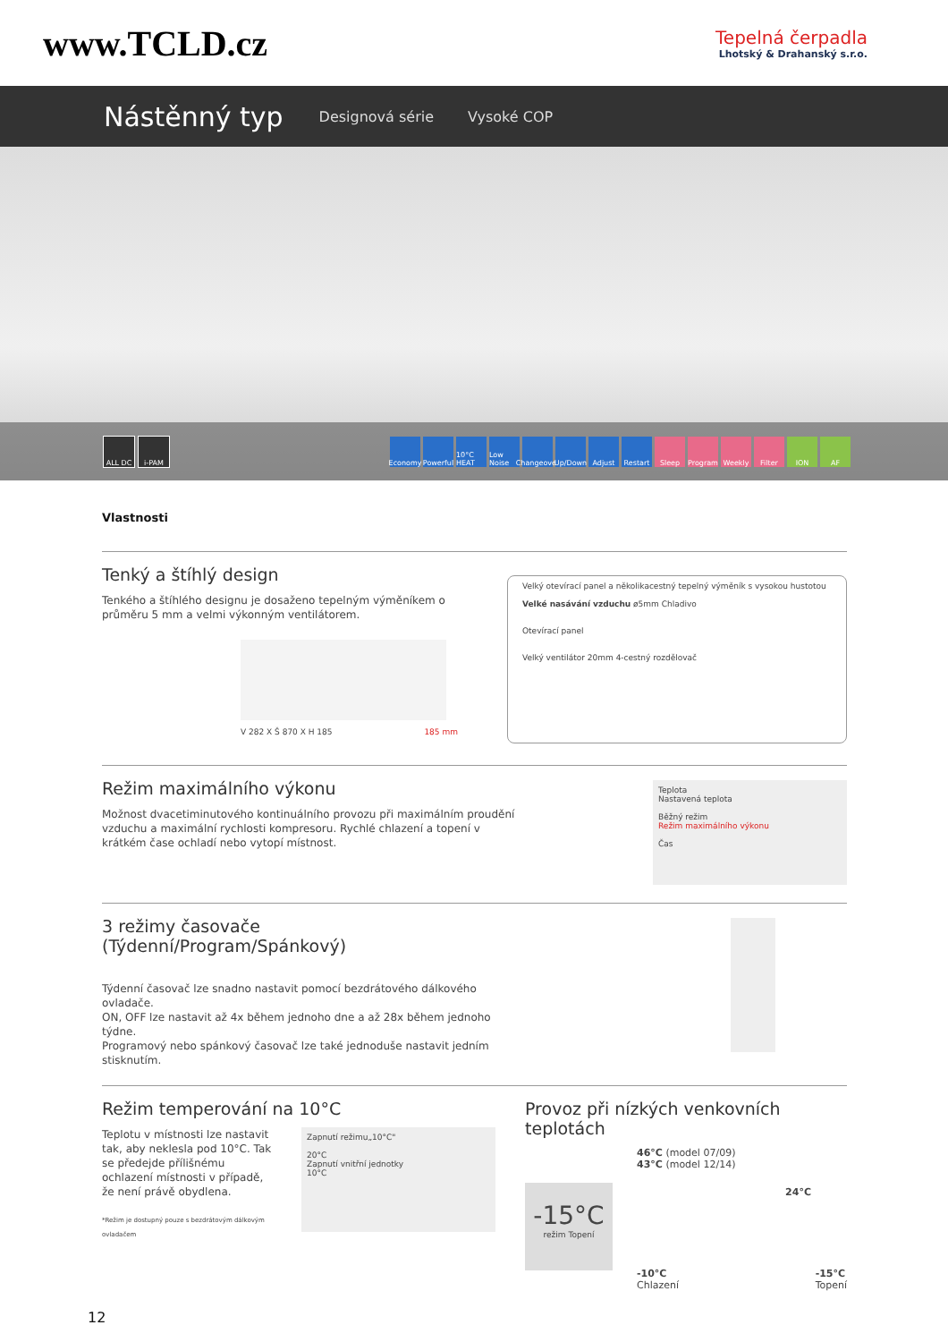www.TCLD.cz
Tepelná čerpadla
Lhotský & Drahanský s.r.o.
Nástěnný typ
Designová série Vysoké COP
ALL DC i-PAM Economy
Powerful
10°C HEAT
Low Noise
Changeover
Up/Down Adjust Restart Sleep Program Weekly Filter ION AF
Vlastnosti
Tenký a štíhlý design
Tenkého a štíhlého designu je dosaženo tepelným výměníkem o průměru 5 mm a velmi výkonným ventilátorem.
V 282 X Š 870 X H 185 185 mm
Velký otevírací panel a několikacestný tepelný výměník s vysokou hustotou
Velké nasávání vzduchu ø5mm Chladivo
Otevírací panel
Velký ventilátor 20mm 4-cestný rozdělovač
Režim maximálního výkonu
Možnost dvacetiminutového kontinuálního provozu při maximálním proudění vzduchu a maximální rychlosti kompresoru. Rychlé chlazení a topení v krátkém čase ochladí nebo vytopí místnost.
Teplota
Nastavená teplota
Běžný režim
Režim maximálního výkonu
Čas
3 režimy časovače
(Týdenní/Program/Spánkový)
Týdenní časovač lze snadno nastavit pomocí bezdrátového dálkového ovladače.
ON, OFF lze nastavit až 4x během jednoho dne a až 28x během jednoho týdne.
Programový nebo spánkový časovač lze také jednoduše nastavit jedním stisknutím.
Režim temperování na 10°C
Teplotu v místnosti lze nastavit tak, aby neklesla pod 10°C. Tak se předejde přílišnému ochlazení místnosti v případě, že není právě obydlena.
*Režim je dostupný pouze s bezdrátovým dálkovým ovladačem
Zapnutí režimu„10°C"
20°C
Zapnutí vnitřní jednotky
10°C
Provoz při nízkých venkovních teplotách
-15°C
režim Topení
46°C (model 07/09)
43°C (model 12/14)
24°C
-10°C
Chlazení -15°C
Topení
12